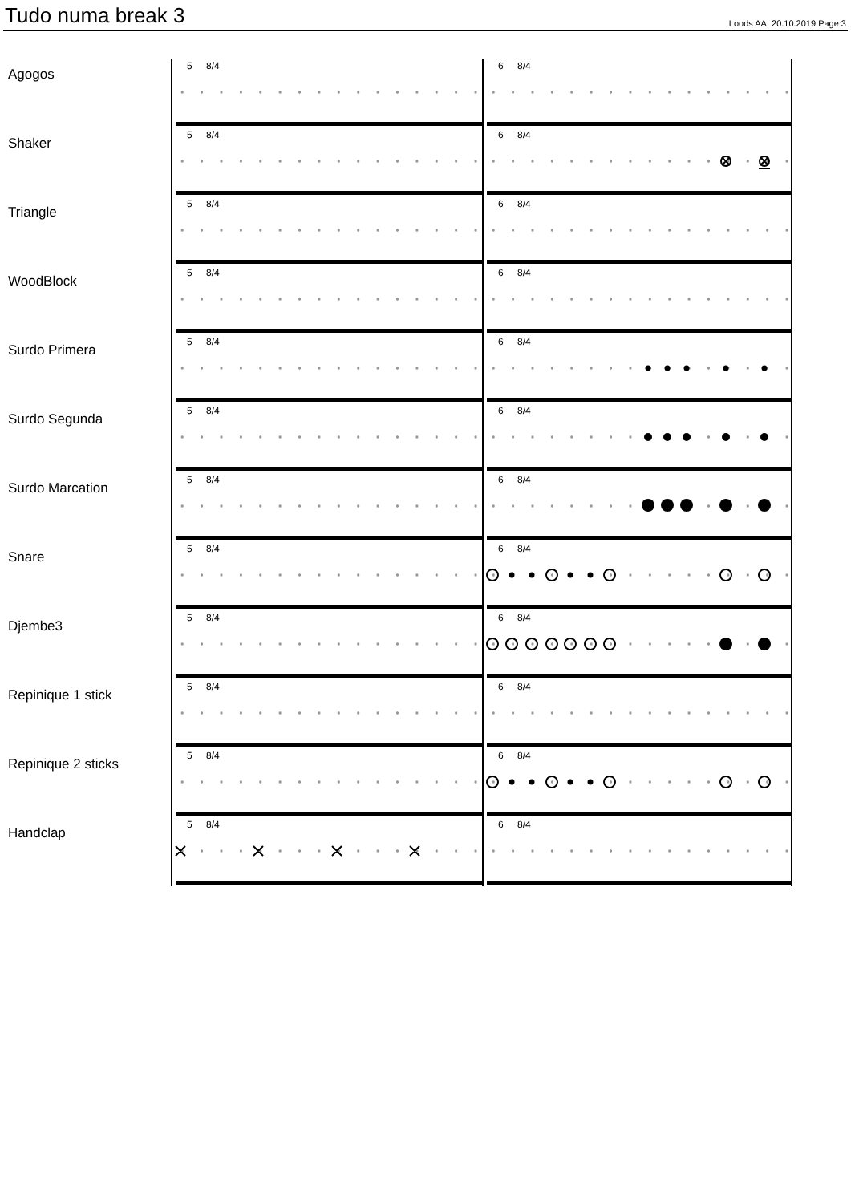Tudo numa break 3
Loods AA, 20.10.2019 Page:3
Agogos
5 8/4 6 8/4
Shaker
5 8/4 6 8/4
Triangle
5 8/4 6 8/4
WoodBlock
5 8/4 6 8/4
Surdo Primera
5 8/4 6 8/4
Surdo Segunda
5 8/4 6 8/4
Surdo Marcation
5 8/4 6 8/4
Snare
5 8/4 6 8/4
Djembe3
5 8/4 6 8/4
Repinique 1 stick
5 8/4 6 8/4
Repinique 2 sticks
5 8/4 6 8/4
Handclap
5 8/4 6 8/4